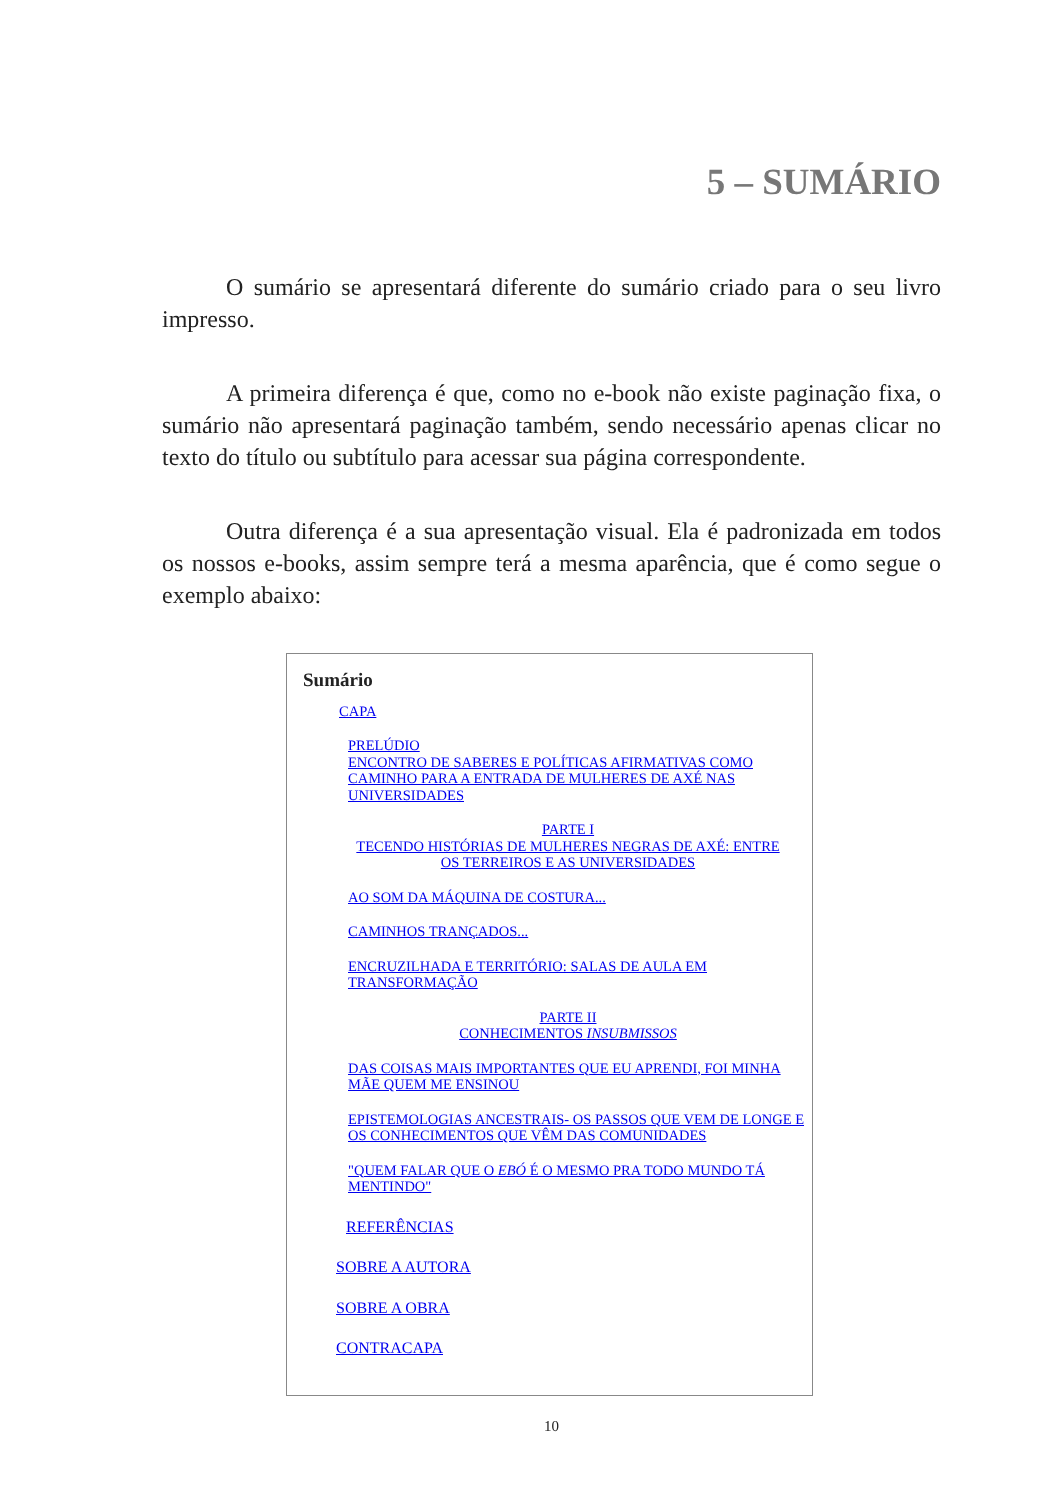5 – SUMÁRIO
O sumário se apresentará diferente do sumário criado para o seu livro impresso.
A primeira diferença é que, como no e-book não existe paginação fixa, o sumário não apresentará paginação também, sendo necessário apenas clicar no texto do título ou subtítulo para acessar sua página correspondente.
Outra diferença é a sua apresentação visual. Ela é padronizada em todos os nossos e-books, assim sempre terá a mesma aparência, que é como segue o exemplo abaixo:
Sumário
CAPA
PRELÚDIO
ENCONTRO DE SABERES E POLÍTICAS AFIRMATIVAS COMO CAMINHO PARA A ENTRADA DE MULHERES DE AXÉ NAS UNIVERSIDADES
PARTE I
TECENDO HISTÓRIAS DE MULHERES NEGRAS DE AXÉ: ENTRE OS TERREIROS E AS UNIVERSIDADES
AO SOM DA MÁQUINA DE COSTURA...
CAMINHOS TRANÇADOS...
ENCRUZILHADA E TERRITÓRIO: SALAS DE AULA EM TRANSFORMAÇÃO
PARTE II
CONHECIMENTOS INSUBMISSOS
DAS COISAS MAIS IMPORTANTES QUE EU APRENDI, FOI MINHA MÃE QUEM ME ENSINOU
EPISTEMOLOGIAS ANCESTRAIS- OS PASSOS QUE VEM DE LONGE E OS CONHECIMENTOS QUE VÊM DAS COMUNIDADES
"QUEM FALAR QUE O EBÓ É O MESMO PRA TODO MUNDO TÁ MENTINDO"
REFERÊNCIAS
SOBRE A AUTORA
SOBRE A OBRA
CONTRACAPA
10